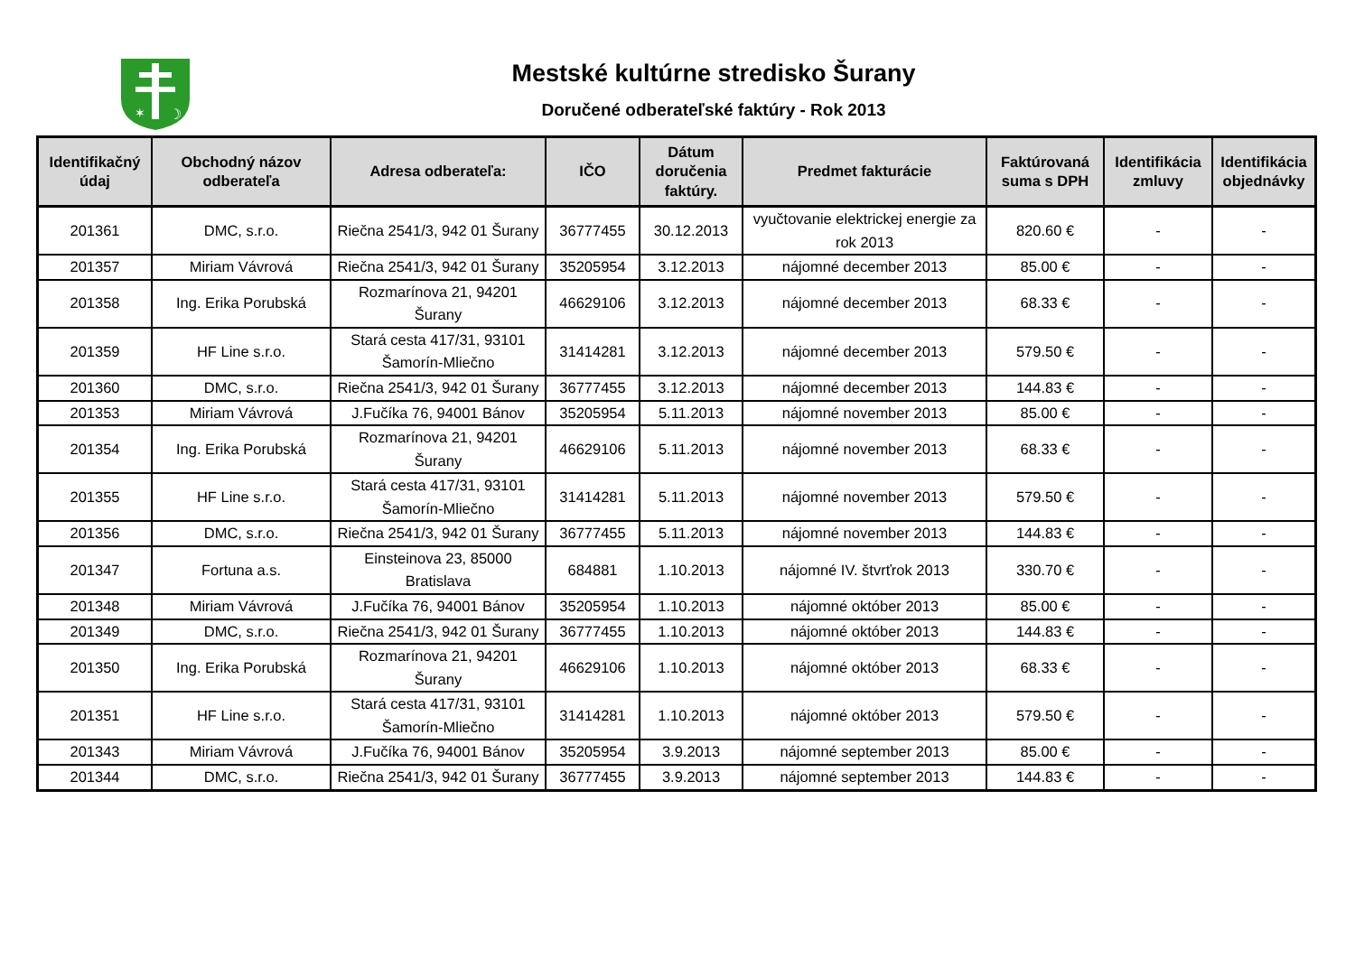✶
☽
Mestské kultúrne stredisko Šurany
Doručené odberateľské faktúry - Rok 2013
| Identifikačný údaj | Obchodný názov odberateľa | Adresa odberateľa: | IČO | Dátum doručenia faktúry. | Predmet fakturácie | Faktúrovaná suma s DPH | Identifikácia zmluvy | Identifikácia objednávky |
| --- | --- | --- | --- | --- | --- | --- | --- | --- |
| 201361 | DMC, s.r.o. | Riečna 2541/3, 942 01 Šurany | 36777455 | 30.12.2013 | vyučtovanie elektrickej energie za rok 2013 | 820.60 € | - | - |
| 201357 | Miriam Vávrová | Riečna 2541/3, 942 01 Šurany | 35205954 | 3.12.2013 | nájomné december 2013 | 85.00 € | - | - |
| 201358 | Ing. Erika Porubská | Rozmarínova 21, 94201 Šurany | 46629106 | 3.12.2013 | nájomné december 2013 | 68.33 € | - | - |
| 201359 | HF Line s.r.o. | Stará cesta 417/31, 93101 Šamorín-Mliečno | 31414281 | 3.12.2013 | nájomné december 2013 | 579.50 € | - | - |
| 201360 | DMC, s.r.o. | Riečna 2541/3, 942 01 Šurany | 36777455 | 3.12.2013 | nájomné december 2013 | 144.83 € | - | - |
| 201353 | Miriam Vávrová | J.Fučíka 76, 94001 Bánov | 35205954 | 5.11.2013 | nájomné november 2013 | 85.00 € | - | - |
| 201354 | Ing. Erika Porubská | Rozmarínova 21, 94201 Šurany | 46629106 | 5.11.2013 | nájomné november 2013 | 68.33 € | - | - |
| 201355 | HF Line s.r.o. | Stará cesta 417/31, 93101 Šamorín-Mliečno | 31414281 | 5.11.2013 | nájomné november 2013 | 579.50 € | - | - |
| 201356 | DMC, s.r.o. | Riečna 2541/3, 942 01 Šurany | 36777455 | 5.11.2013 | nájomné november 2013 | 144.83 € | - | - |
| 201347 | Fortuna a.s. | Einsteinova 23, 85000 Bratislava | 684881 | 1.10.2013 | nájomné IV. štvrťrok 2013 | 330.70 € | - | - |
| 201348 | Miriam Vávrová | J.Fučíka 76, 94001 Bánov | 35205954 | 1.10.2013 | nájomné október 2013 | 85.00 € | - | - |
| 201349 | DMC, s.r.o. | Riečna 2541/3, 942 01 Šurany | 36777455 | 1.10.2013 | nájomné október 2013 | 144.83 € | - | - |
| 201350 | Ing. Erika Porubská | Rozmarínova 21, 94201 Šurany | 46629106 | 1.10.2013 | nájomné október 2013 | 68.33 € | - | - |
| 201351 | HF Line s.r.o. | Stará cesta 417/31, 93101 Šamorín-Mliečno | 31414281 | 1.10.2013 | nájomné október 2013 | 579.50 € | - | - |
| 201343 | Miriam Vávrová | J.Fučíka 76, 94001 Bánov | 35205954 | 3.9.2013 | nájomné september 2013 | 85.00 € | - | - |
| 201344 | DMC, s.r.o. | Riečna 2541/3, 942 01 Šurany | 36777455 | 3.9.2013 | nájomné september 2013 | 144.83 € | - | - |